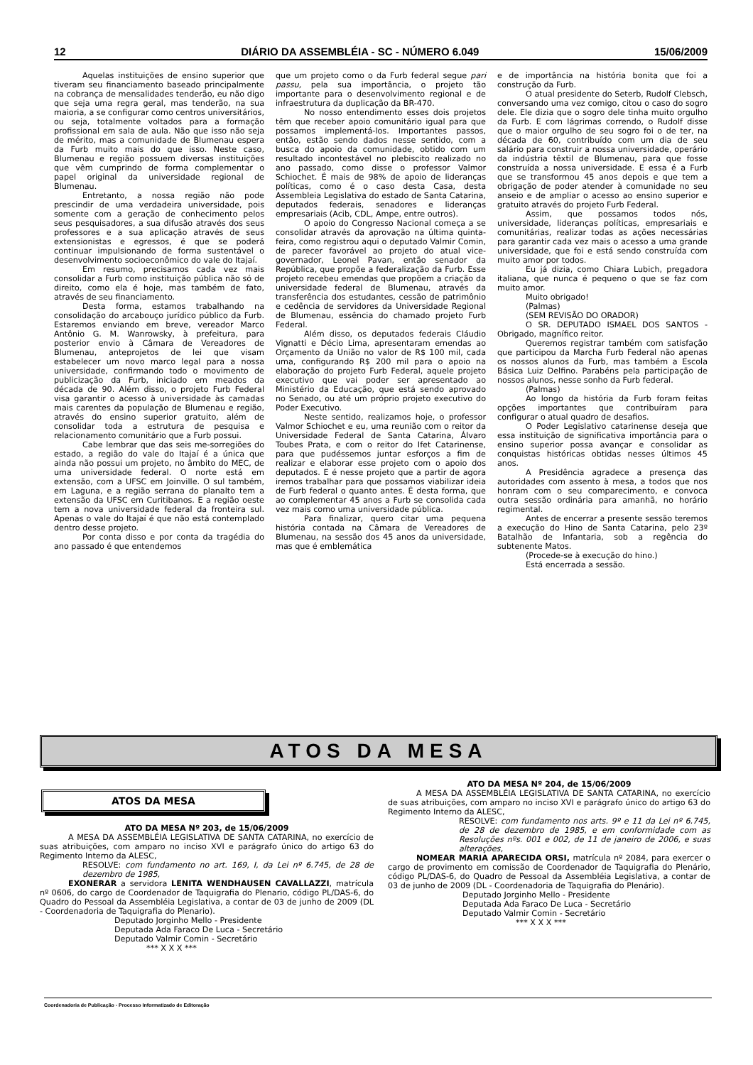12 DIÁRIO DA ASSEMBLÉIA - SC - NÚMERO 6.049 15/06/2009
Aquelas instituições de ensino superior que tiveram seu financiamento baseado principalmente na cobrança de mensalidades tenderão, eu não digo que seja uma regra geral, mas tenderão, na sua maioria, a se configurar como centros universitários, ou seja, totalmente voltados para a formação profissional em sala de aula. Não que isso não seja de mérito, mas a comunidade de Blumenau espera da Furb muito mais do que isso. Neste caso, Blumenau e região possuem diversas instituições que vêm cumprindo de forma complementar o papel original da universidade regional de Blumenau.
Entretanto, a nossa região não pode prescindir de uma verdadeira universidade, pois somente com a geração de conhecimento pelos seus pesquisadores, a sua difusão através dos seus professores e a sua aplicação através de seus extensionistas e egressos, é que se poderá continuar impulsionando de forma sustentável o desenvolvimento socioeconômico do vale do Itajaí.
Em resumo, precisamos cada vez mais consolidar a Furb como instituição pública não só de direito, como ela é hoje, mas também de fato, através de seu financiamento.
Desta forma, estamos trabalhando na consolidação do arcabouço jurídico público da Furb. Estaremos enviando em breve, vereador Marco Antônio G. M. Wanrowsky, à prefeitura, para posterior envio à Câmara de Vereadores de Blumenau, anteprojetos de lei que visam estabelecer um novo marco legal para a nossa universidade, confirmando todo o movimento de publicização da Furb, iniciado em meados da década de 90. Além disso, o projeto Furb Federal visa garantir o acesso à universidade às camadas mais carentes da população de Blumenau e região, através do ensino superior gratuito, além de consolidar toda a estrutura de pesquisa e relacionamento comunitário que a Furb possui.
Cabe lembrar que das seis me-sorregiões do estado, a região do vale do Itajaí é a única que ainda não possui um projeto, no âmbito do MEC, de uma universidade federal. O norte está em extensão, com a UFSC em Joinville. O sul também, em Laguna, e a região serrana do planalto tem a extensão da UFSC em Curitibanos. E a região oeste tem a nova universidade federal da fronteira sul. Apenas o vale do Itajaí é que não está contemplado dentro desse projeto.
Por conta disso e por conta da tragédia do ano passado é que entendemos
que um projeto como o da Furb federal segue pari passu, pela sua importância, o projeto tão importante para o desenvolvimento regional e de infraestrutura da duplicação da BR-470.
No nosso entendimento esses dois projetos têm que receber apoio comunitário igual para que possamos implementá-los. Importantes passos, então, estão sendo dados nesse sentido, com a busca do apoio da comunidade, obtido com um resultado incontestável no plebiscito realizado no ano passado, como disse o professor Valmor Schiochet. É mais de 98% de apoio de lideranças políticas, como é o caso desta Casa, desta Assembleia Legislativa do estado de Santa Catarina, deputados federais, senadores e lideranças empresariais (Acib, CDL, Ampe, entre outros).
O apoio do Congresso Nacional começa a se consolidar através da aprovação na última quinta-feira, como registrou aqui o deputado Valmir Comin, de parecer favorável ao projeto do atual vice-governador, Leonel Pavan, então senador da República, que propõe a federalização da Furb. Esse projeto recebeu emendas que propõem a criação da universidade federal de Blumenau, através da transferência dos estudantes, cessão de patrimônio e cedência de servidores da Universidade Regional de Blumenau, essência do chamado projeto Furb Federal.
Além disso, os deputados federais Cláudio Vignatti e Décio Lima, apresentaram emendas ao Orçamento da União no valor de R$ 100 mil, cada uma, configurando R$ 200 mil para o apoio na elaboração do projeto Furb Federal, aquele projeto executivo que vai poder ser apresentado ao Ministério da Educação, que está sendo aprovado no Senado, ou até um próprio projeto executivo do Poder Executivo.
Neste sentido, realizamos hoje, o professor Valmor Schiochet e eu, uma reunião com o reitor da Universidade Federal de Santa Catarina, Álvaro Toubes Prata, e com o reitor do Ifet Catarinense, para que pudéssemos juntar esforços a fim de realizar e elaborar esse projeto com o apoio dos deputados. E é nesse projeto que a partir de agora iremos trabalhar para que possamos viabilizar ideia de Furb federal o quanto antes. É desta forma, que ao complementar 45 anos a Furb se consolida cada vez mais como uma universidade pública.
Para finalizar, quero citar uma pequena história contada na Câmara de Vereadores de Blumenau, na sessão dos 45 anos da universidade, mas que é emblemática
e de importância na história bonita que foi a construção da Furb.
O atual presidente do Seterb, Rudolf Clebsch, conversando uma vez comigo, citou o caso do sogro dele. Ele dizia que o sogro dele tinha muito orgulho da Furb. E com lágrimas correndo, o Rudolf disse que o maior orgulho de seu sogro foi o de ter, na década de 60, contribuído com um dia de seu salário para construir a nossa universidade, operário da indústria têxtil de Blumenau, para que fosse construída a nossa universidade. E essa é a Furb que se transformou 45 anos depois e que tem a obrigação de poder atender à comunidade no seu anseio e de ampliar o acesso ao ensino superior e gratuito através do projeto Furb Federal.
Assim, que possamos todos nós, universidade, lideranças políticas, empresariais e comunitárias, realizar todas as ações necessárias para garantir cada vez mais o acesso a uma grande universidade, que foi e está sendo construída com muito amor por todos.
Eu já dizia, como Chiara Lubich, pregadora italiana, que nunca é pequeno o que se faz com muito amor.
Muito obrigado!
(Palmas)
(SEM REVISÃO DO ORADOR)
O SR. DEPUTADO ISMAEL DOS SANTOS - Obrigado, magnífico reitor.
Queremos registrar também com satisfação que participou da Marcha Furb Federal não apenas os nossos alunos da Furb, mas também a Escola Básica Luiz Delfino. Parabéns pela participação de nossos alunos, nesse sonho da Furb federal.
(Palmas)
Ao longo da história da Furb foram feitas opções importantes que contribuíram para configurar o atual quadro de desafios.
O Poder Legislativo catarinense deseja que essa instituição de significativa importância para o ensino superior possa avançar e consolidar as conquistas históricas obtidas nesses últimos 45 anos.
A Presidência agradece a presença das autoridades com assento à mesa, a todos que nos honram com o seu comparecimento, e convoca outra sessão ordinária para amanhã, no horário regimental.
Antes de encerrar a presente sessão teremos a execução do Hino de Santa Catarina, pelo 23º Batalhão de Infantaria, sob a regência do subtenente Matos.
(Procede-se à execução do hino.)
Está encerrada a sessão.
ATOS DA MESA
ATOS DA MESA
ATO DA MESA Nº 203, de 15/06/2009
A MESA DA ASSEMBLÉIA LEGISLATIVA DE SANTA CATARINA, no exercício de suas atribuições, com amparo no inciso XVI e parágrafo único do artigo 63 do Regimento Interno da ALESC,
RESOLVE: com fundamento no art. 169, I, da Lei nº 6.745, de 28 de dezembro de 1985,
EXONERAR a servidora LENITA WENDHAUSEN CAVALLAZZI, matrícula nº 0606, do cargo de Coordenador de Taquigrafia do Plenario, código PL/DAS-6, do Quadro do Pessoal da Assembléia Legislativa, a contar de 03 de junho de 2009 (DL - Coordenadoria de Taquigrafia do Plenario).
Deputado Jorginho Mello - Presidente
Deputada Ada Faraco De Luca - Secretário
Deputado Valmir Comin - Secretário
*** X X X ***
ATO DA MESA Nº 204, de 15/06/2009
A MESA DA ASSEMBLÉIA LEGISLATIVA DE SANTA CATARINA, no exercício de suas atribuições, com amparo no inciso XVI e parágrafo único do artigo 63 do Regimento Interno da ALESC,
RESOLVE: com fundamento nos arts. 9º e 11 da Lei nº 6.745, de 28 de dezembro de 1985, e em conformidade com as Resoluções nºs. 001 e 002, de 11 de janeiro de 2006, e suas alterações,
NOMEAR MARIA APARECIDA ORSI, matrícula nº 2084, para exercer o cargo de provimento em comissão de Coordenador de Taquigrafia do Plenário, código PL/DAS-6, do Quadro de Pessoal da Assembléia Legislativa, a contar de 03 de junho de 2009 (DL - Coordenadoria de Taquigrafia do Plenário).
Deputado Jorginho Mello - Presidente
Deputada Ada Faraco De Luca - Secretário
Deputado Valmir Comin - Secretário
*** X X X ***
Coordenadoria de Publicação - Processo Informatizado de Editoração